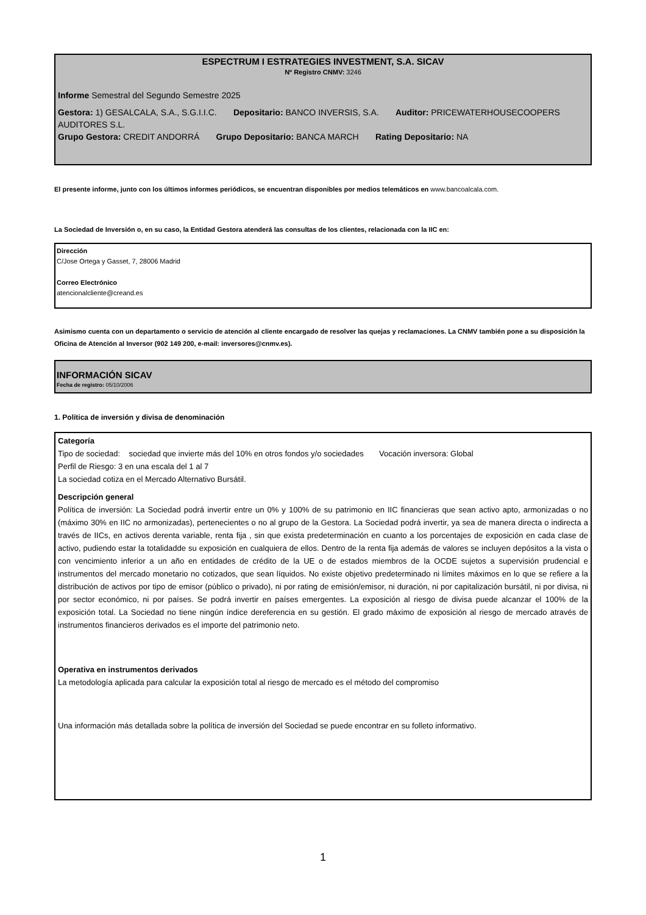ESPECTRUM I ESTRATEGIES INVESTMENT, S.A. SICAV
Nº Registro CNMV: 3246
Informe Semestral del Segundo Semestre 2025
Gestora: 1) GESALCALA, S.A., S.G.I.I.C. Depositario: BANCO INVERSIS, S.A. Auditor: PRICEWATERHOUSECOOPERS AUDITORES S.L.
Grupo Gestora: CREDIT ANDORRÁ Grupo Depositario: BANCA MARCH Rating Depositario: NA
El presente informe, junto con los últimos informes periódicos, se encuentran disponibles por medios telemáticos en www.bancoalcala.com.
La Sociedad de Inversión o, en su caso, la Entidad Gestora atenderá las consultas de los clientes, relacionada con la IIC en:
Dirección
C/Jose Ortega y Gasset, 7, 28006 Madrid
Correo Electrónico
atencionalcliente@creand.es
Asimismo cuenta con un departamento o servicio de atención al cliente encargado de resolver las quejas y reclamaciones. La CNMV también pone a su disposición la Oficina de Atención al Inversor (902 149 200, e-mail: inversores@cnmv.es).
INFORMACIÓN SICAV
Fecha de registro: 05/10/2006
1. Política de inversión y divisa de denominación
Categoría
Tipo de sociedad: sociedad que invierte más del 10% en otros fondos y/o sociedades Vocación inversora: Global
Perfil de Riesgo: 3 en una escala del 1 al 7
La sociedad cotiza en el Mercado Alternativo Bursátil.
Descripción general
Política de inversión: La Sociedad podrá invertir entre un 0% y 100% de su patrimonio en IIC financieras que sean activo apto, armonizadas o no (máximo 30% en IIC no armonizadas), pertenecientes o no al grupo de la Gestora. La Sociedad podrá invertir, ya sea de manera directa o indirecta a través de IICs, en activos derenta variable, renta fija , sin que exista predeterminación en cuanto a los porcentajes de exposición en cada clase de activo, pudiendo estar la totalidadde su exposición en cualquiera de ellos. Dentro de la renta fija además de valores se incluyen depósitos a la vista o con vencimiento inferior a un año en entidades de crédito de la UE o de estados miembros de la OCDE sujetos a supervisión prudencial e instrumentos del mercado monetario no cotizados, que sean líquidos. No existe objetivo predeterminado ni límites máximos en lo que se refiere a la distribución de activos por tipo de emisor (público o privado), ni por rating de emisión/emisor, ni duración, ni por capitalización bursátil, ni por divisa, ni por sector económico, ni por países. Se podrá invertir en países emergentes. La exposición al riesgo de divisa puede alcanzar el 100% de la exposición total. La Sociedad no tiene ningún índice dereferencia en su gestión. El grado máximo de exposición al riesgo de mercado através de instrumentos financieros derivados es el importe del patrimonio neto.
Operativa en instrumentos derivados
La metodología aplicada para calcular la exposición total al riesgo de mercado es el método del compromiso
Una información más detallada sobre la política de inversión del Sociedad se puede encontrar en su folleto informativo.
1